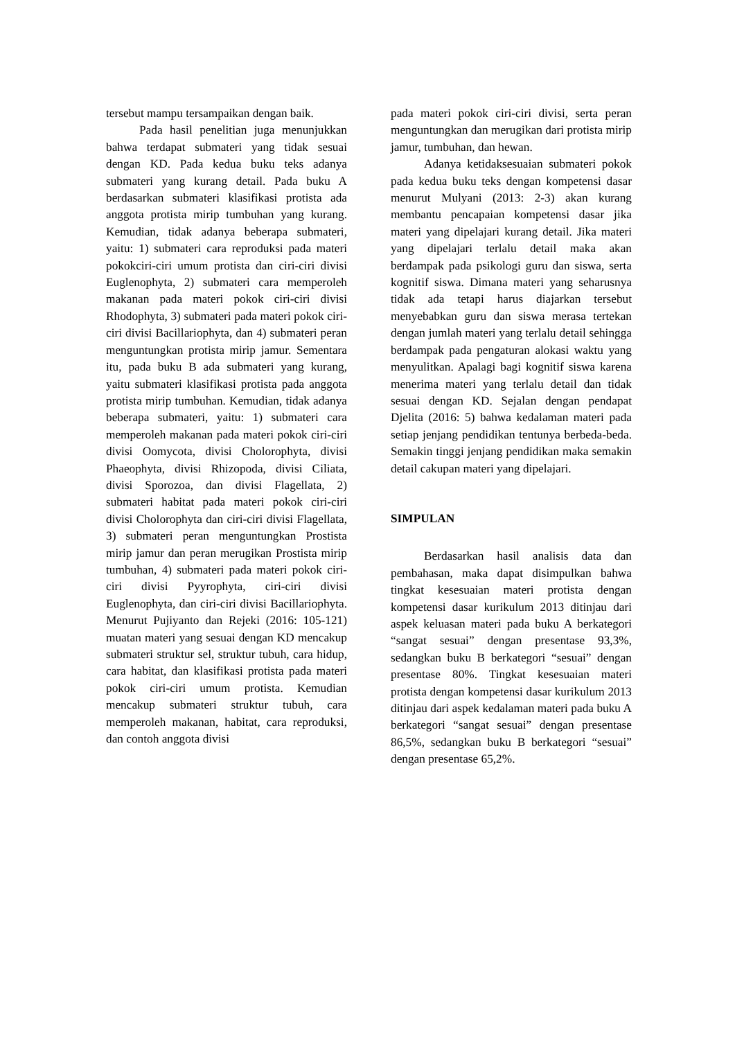tersebut mampu tersampaikan dengan baik.
Pada hasil penelitian juga menunjukkan bahwa terdapat submateri yang tidak sesuai dengan KD. Pada kedua buku teks adanya submateri yang kurang detail. Pada buku A berdasarkan submateri klasifikasi protista ada anggota protista mirip tumbuhan yang kurang. Kemudian, tidak adanya beberapa submateri, yaitu: 1) submateri cara reproduksi pada materi pokokciri-ciri umum protista dan ciri-ciri divisi Euglenophyta, 2) submateri cara memperoleh makanan pada materi pokok ciri-ciri divisi Rhodophyta, 3) submateri pada materi pokok ciri-ciri divisi Bacillariophyta, dan 4) submateri peran menguntungkan protista mirip jamur. Sementara itu, pada buku B ada submateri yang kurang, yaitu submateri klasifikasi protista pada anggota protista mirip tumbuhan. Kemudian, tidak adanya beberapa submateri, yaitu: 1) submateri cara memperoleh makanan pada materi pokok ciri-ciri divisi Oomycota, divisi Cholorophyta, divisi Phaeophyta, divisi Rhizopoda, divisi Ciliata, divisi Sporozoa, dan divisi Flagellata, 2) submateri habitat pada materi pokok ciri-ciri divisi Cholorophyta dan ciri-ciri divisi Flagellata, 3) submateri peran menguntungkan Prostista mirip jamur dan peran merugikan Prostista mirip tumbuhan, 4) submateri pada materi pokok ciri-ciri divisi Pyyrophyta, ciri-ciri divisi Euglenophyta, dan ciri-ciri divisi Bacillariophyta. Menurut Pujiyanto dan Rejeki (2016: 105-121) muatan materi yang sesuai dengan KD mencakup submateri struktur sel, struktur tubuh, cara hidup, cara habitat, dan klasifikasi protista pada materi pokok ciri-ciri umum protista. Kemudian mencakup submateri struktur tubuh, cara memperoleh makanan, habitat, cara reproduksi, dan contoh anggota divisi
pada materi pokok ciri-ciri divisi, serta peran menguntungkan dan merugikan dari protista mirip jamur, tumbuhan, dan hewan.
Adanya ketidaksesuaian submateri pokok pada kedua buku teks dengan kompetensi dasar menurut Mulyani (2013: 2-3) akan kurang membantu pencapaian kompetensi dasar jika materi yang dipelajari kurang detail. Jika materi yang dipelajari terlalu detail maka akan berdampak pada psikologi guru dan siswa, serta kognitif siswa. Dimana materi yang seharusnya tidak ada tetapi harus diajarkan tersebut menyebabkan guru dan siswa merasa tertekan dengan jumlah materi yang terlalu detail sehingga berdampak pada pengaturan alokasi waktu yang menyulitkan. Apalagi bagi kognitif siswa karena menerima materi yang terlalu detail dan tidak sesuai dengan KD. Sejalan dengan pendapat Djelita (2016: 5) bahwa kedalaman materi pada setiap jenjang pendidikan tentunya berbeda-beda. Semakin tinggi jenjang pendidikan maka semakin detail cakupan materi yang dipelajari.
SIMPULAN
Berdasarkan hasil analisis data dan pembahasan, maka dapat disimpulkan bahwa tingkat kesesuaian materi protista dengan kompetensi dasar kurikulum 2013 ditinjau dari aspek keluasan materi pada buku A berkategori “sangat sesuai” dengan presentase 93,3%, sedangkan buku B berkategori “sesuai” dengan presentase 80%. Tingkat kesesuaian materi protista dengan kompetensi dasar kurikulum 2013 ditinjau dari aspek kedalaman materi pada buku A berkategori “sangat sesuai” dengan presentase 86,5%, sedangkan buku B berkategori “sesuai” dengan presentase 65,2%.